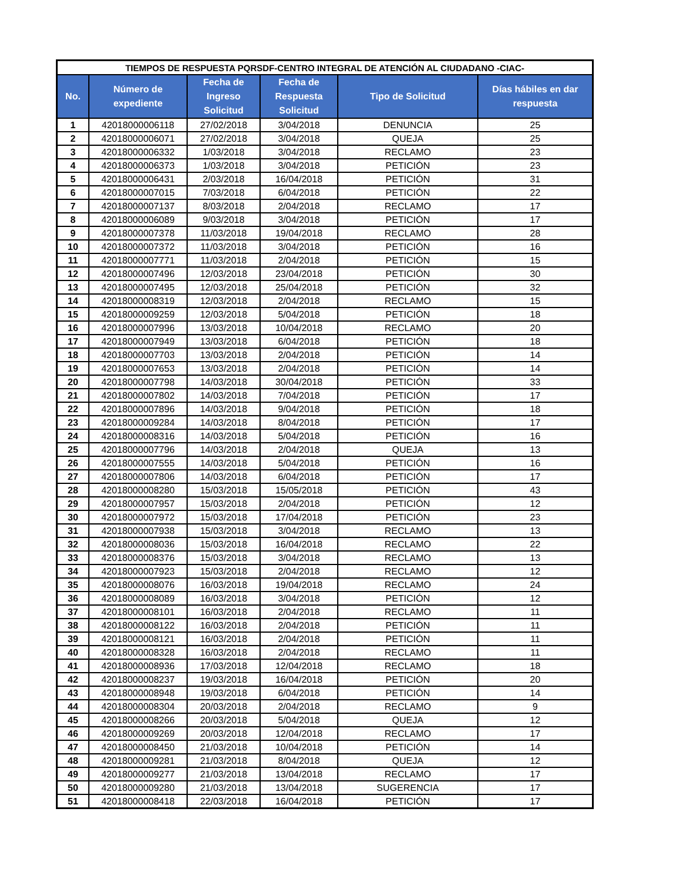| TIEMPOS DE RESPUESTA PQRSDF-CENTRO INTEGRAL DE ATENCIÓN AL CIUDADANO -CIAC- | | | | | |
| --- | --- | --- | --- | --- | --- |
| No. | Número de expediente | Fecha de Ingreso Solicitud | Fecha de Respuesta Solicitud | Tipo de Solicitud | Días hábiles en dar respuesta |
| 1 | 42018000006118 | 27/02/2018 | 3/04/2018 | DENUNCIA | 25 |
| 2 | 42018000006071 | 27/02/2018 | 3/04/2018 | QUEJA | 25 |
| 3 | 42018000006332 | 1/03/2018 | 3/04/2018 | RECLAMO | 23 |
| 4 | 42018000006373 | 1/03/2018 | 3/04/2018 | PETICIÓN | 23 |
| 5 | 42018000006431 | 2/03/2018 | 16/04/2018 | PETICIÓN | 31 |
| 6 | 42018000007015 | 7/03/2018 | 6/04/2018 | PETICIÓN | 22 |
| 7 | 42018000007137 | 8/03/2018 | 2/04/2018 | RECLAMO | 17 |
| 8 | 42018000006089 | 9/03/2018 | 3/04/2018 | PETICIÓN | 17 |
| 9 | 42018000007378 | 11/03/2018 | 19/04/2018 | RECLAMO | 28 |
| 10 | 42018000007372 | 11/03/2018 | 3/04/2018 | PETICIÓN | 16 |
| 11 | 42018000007771 | 11/03/2018 | 2/04/2018 | PETICIÓN | 15 |
| 12 | 42018000007496 | 12/03/2018 | 23/04/2018 | PETICIÓN | 30 |
| 13 | 42018000007495 | 12/03/2018 | 25/04/2018 | PETICIÓN | 32 |
| 14 | 42018000008319 | 12/03/2018 | 2/04/2018 | RECLAMO | 15 |
| 15 | 42018000009259 | 12/03/2018 | 5/04/2018 | PETICIÓN | 18 |
| 16 | 42018000007996 | 13/03/2018 | 10/04/2018 | RECLAMO | 20 |
| 17 | 42018000007949 | 13/03/2018 | 6/04/2018 | PETICIÓN | 18 |
| 18 | 42018000007703 | 13/03/2018 | 2/04/2018 | PETICIÓN | 14 |
| 19 | 42018000007653 | 13/03/2018 | 2/04/2018 | PETICIÓN | 14 |
| 20 | 42018000007798 | 14/03/2018 | 30/04/2018 | PETICIÓN | 33 |
| 21 | 42018000007802 | 14/03/2018 | 7/04/2018 | PETICIÓN | 17 |
| 22 | 42018000007896 | 14/03/2018 | 9/04/2018 | PETICIÓN | 18 |
| 23 | 42018000009284 | 14/03/2018 | 8/04/2018 | PETICIÓN | 17 |
| 24 | 42018000008316 | 14/03/2018 | 5/04/2018 | PETICIÓN | 16 |
| 25 | 42018000007796 | 14/03/2018 | 2/04/2018 | QUEJA | 13 |
| 26 | 42018000007555 | 14/03/2018 | 5/04/2018 | PETICIÓN | 16 |
| 27 | 42018000007806 | 14/03/2018 | 6/04/2018 | PETICIÓN | 17 |
| 28 | 42018000008280 | 15/03/2018 | 15/05/2018 | PETICIÓN | 43 |
| 29 | 42018000007957 | 15/03/2018 | 2/04/2018 | PETICIÓN | 12 |
| 30 | 42018000007972 | 15/03/2018 | 17/04/2018 | PETICIÓN | 23 |
| 31 | 42018000007938 | 15/03/2018 | 3/04/2018 | RECLAMO | 13 |
| 32 | 42018000008036 | 15/03/2018 | 16/04/2018 | RECLAMO | 22 |
| 33 | 42018000008376 | 15/03/2018 | 3/04/2018 | RECLAMO | 13 |
| 34 | 42018000007923 | 15/03/2018 | 2/04/2018 | RECLAMO | 12 |
| 35 | 42018000008076 | 16/03/2018 | 19/04/2018 | RECLAMO | 24 |
| 36 | 42018000008089 | 16/03/2018 | 3/04/2018 | PETICIÓN | 12 |
| 37 | 42018000008101 | 16/03/2018 | 2/04/2018 | RECLAMO | 11 |
| 38 | 42018000008122 | 16/03/2018 | 2/04/2018 | PETICIÓN | 11 |
| 39 | 42018000008121 | 16/03/2018 | 2/04/2018 | PETICIÓN | 11 |
| 40 | 42018000008328 | 16/03/2018 | 2/04/2018 | RECLAMO | 11 |
| 41 | 42018000008936 | 17/03/2018 | 12/04/2018 | RECLAMO | 18 |
| 42 | 42018000008237 | 19/03/2018 | 16/04/2018 | PETICIÓN | 20 |
| 43 | 42018000008948 | 19/03/2018 | 6/04/2018 | PETICIÓN | 14 |
| 44 | 42018000008304 | 20/03/2018 | 2/04/2018 | RECLAMO | 9 |
| 45 | 42018000008266 | 20/03/2018 | 5/04/2018 | QUEJA | 12 |
| 46 | 42018000009269 | 20/03/2018 | 12/04/2018 | RECLAMO | 17 |
| 47 | 42018000008450 | 21/03/2018 | 10/04/2018 | PETICIÓN | 14 |
| 48 | 42018000009281 | 21/03/2018 | 8/04/2018 | QUEJA | 12 |
| 49 | 42018000009277 | 21/03/2018 | 13/04/2018 | RECLAMO | 17 |
| 50 | 42018000009280 | 21/03/2018 | 13/04/2018 | SUGERENCIA | 17 |
| 51 | 42018000008418 | 22/03/2018 | 16/04/2018 | PETICIÓN | 17 |